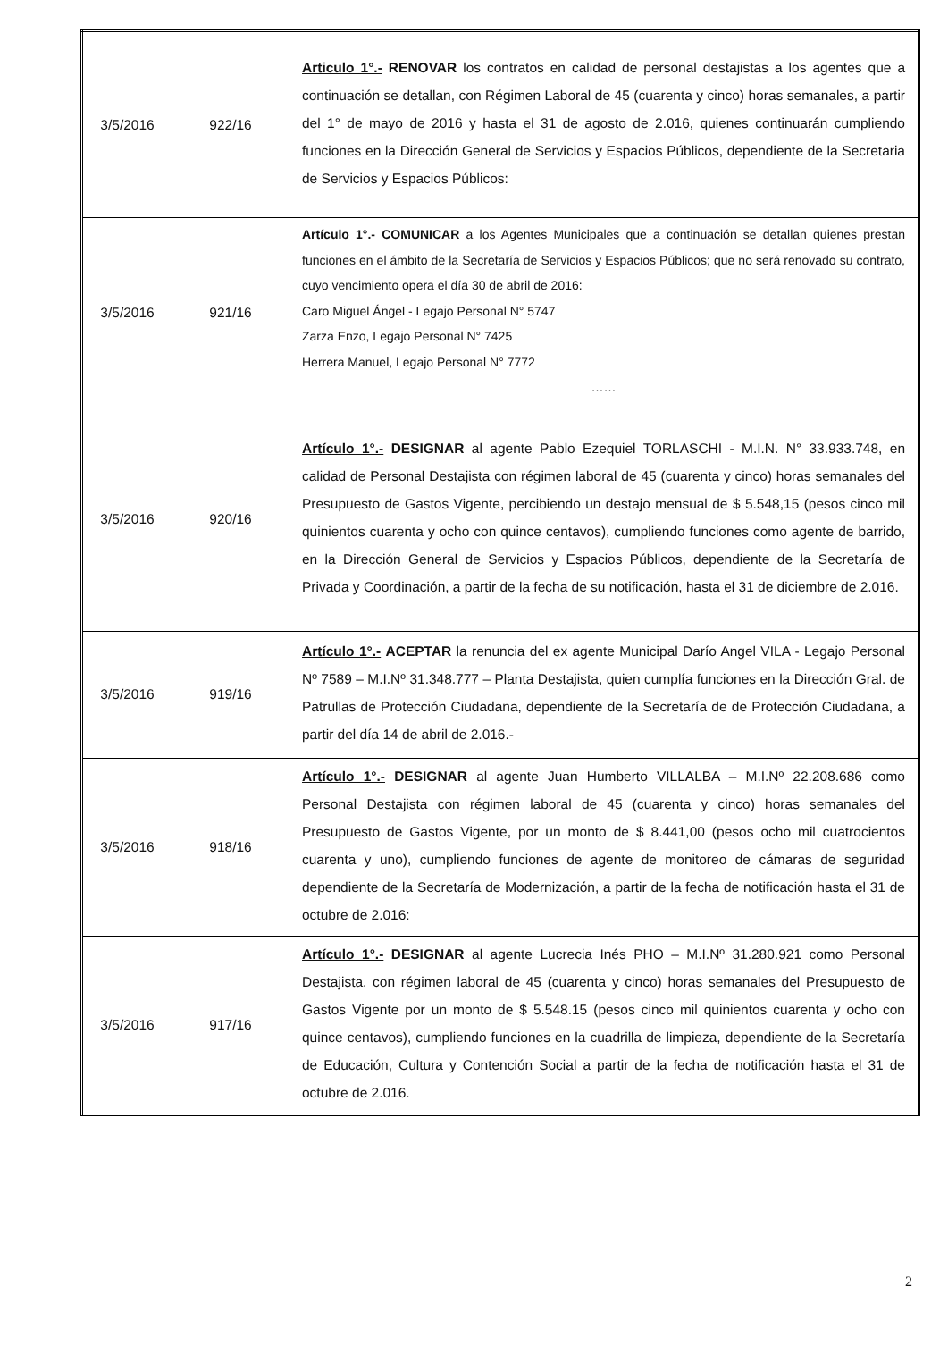| 3/5/2016 | 922/16 | Articulo 1°.- RENOVAR los contratos en calidad de personal destajistas a los agentes que a continuación se detallan, con Régimen Laboral de 45 (cuarenta y cinco) horas semanales, a partir del 1° de mayo de 2016 y hasta el 31 de agosto de 2.016, quienes continuarán cumpliendo funciones en la Dirección General de Servicios y Espacios Públicos, dependiente de la Secretaria de Servicios y Espacios Públicos: |
| 3/5/2016 | 921/16 | Artículo 1°.- COMUNICAR a los Agentes Municipales que a continuación se detallan quienes prestan funciones en el ámbito de la Secretaría de Servicios y Espacios Públicos; que no será renovado su contrato, cuyo vencimiento opera el día 30 de abril de 2016: Caro Miguel Ángel - Legajo Personal N° 5747 Zarza Enzo, Legajo Personal N° 7425 Herrera Manuel, Legajo Personal N° 7772 …… |
| 3/5/2016 | 920/16 | Artículo 1°.- DESIGNAR al agente Pablo Ezequiel TORLASCHI - M.I.N. N° 33.933.748, en calidad de Personal Destajista con régimen laboral de 45 (cuarenta y cinco) horas semanales del Presupuesto de Gastos Vigente, percibiendo un destajo mensual de $ 5.548,15 (pesos cinco mil quinientos cuarenta y ocho con quince centavos), cumpliendo funciones como agente de barrido, en la Dirección General de Servicios y Espacios Públicos, dependiente de la Secretaría de Privada y Coordinación, a partir de la fecha de su notificación, hasta el 31 de diciembre de 2.016. |
| 3/5/2016 | 919/16 | Artículo 1°.- ACEPTAR la renuncia del ex agente Municipal Darío Angel VILA - Legajo Personal Nº 7589 – M.I.Nº 31.348.777 – Planta Destajista, quien cumplía funciones en la Dirección Gral. de Patrullas de Protección Ciudadana, dependiente de la Secretaría de de Protección Ciudadana, a partir del día 14 de abril de 2.016.- |
| 3/5/2016 | 918/16 | Artículo 1°.- DESIGNAR al agente Juan Humberto VILLALBA – M.I.Nº 22.208.686 como Personal Destajista con régimen laboral de 45 (cuarenta y cinco) horas semanales del Presupuesto de Gastos Vigente, por un monto de $ 8.441,00 (pesos ocho mil cuatrocientos cuarenta y uno), cumpliendo funciones de agente de monitoreo de cámaras de seguridad dependiente de la Secretaría de Modernización, a partir de la fecha de notificación hasta el 31 de octubre de 2.016: |
| 3/5/2016 | 917/16 | Artículo 1°.- DESIGNAR al agente Lucrecia Inés PHO – M.I.Nº 31.280.921 como Personal Destajista, con régimen laboral de 45 (cuarenta y cinco) horas semanales del Presupuesto de Gastos Vigente por un monto de $ 5.548.15 (pesos cinco mil quinientos cuarenta y ocho con quince centavos), cumpliendo funciones en la cuadrilla de limpieza, dependiente de la Secretaría de Educación, Cultura y Contención Social a partir de la fecha de notificación hasta el 31 de octubre de 2.016. |
2